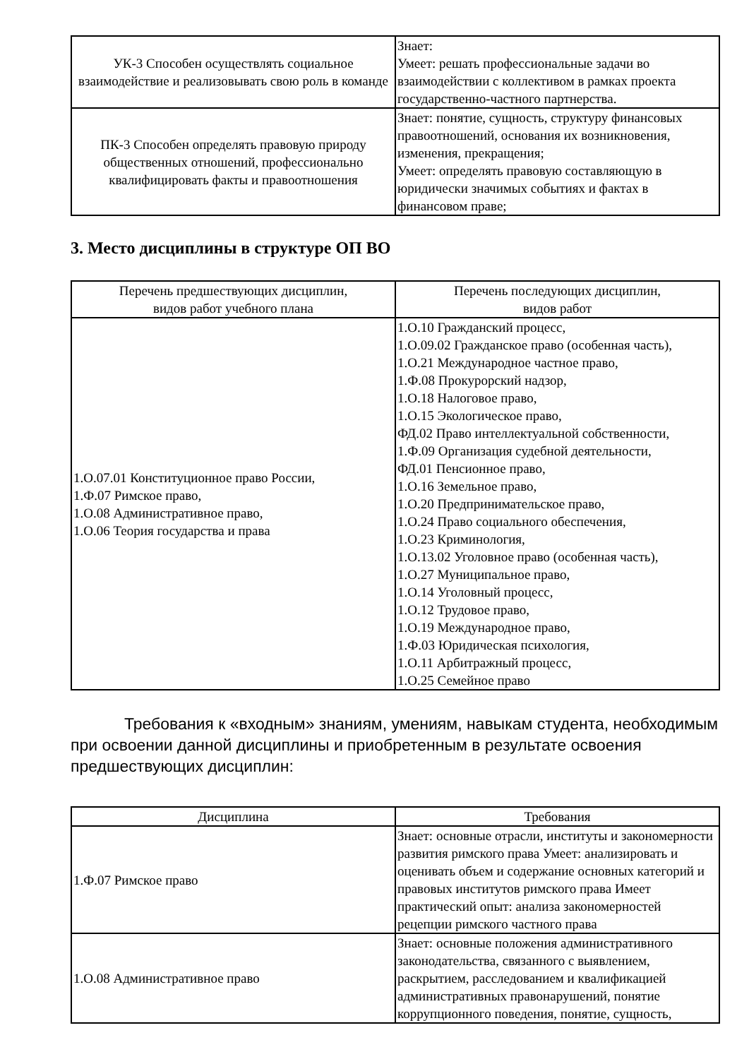| УК-3 Способен осуществлять социальное взаимодействие и реализовывать свою роль в команде | Знает: Умеет: решать профессиональные задачи во взаимодействии с коллективом в рамках проекта государственно-частного партнерства. |
| ПК-3 Способен определять правовую природу общественных отношений, профессионально квалифицировать факты и правоотношения | Знает: понятие, сущность, структуру финансовых правоотношений, основания их возникновения, изменения, прекращения; Умеет: определять правовую составляющую в юридически значимых событиях и фактах в финансовом праве; |
3. Место дисциплины в структуре ОП ВО
| Перечень предшествующих дисциплин, видов работ учебного плана | Перечень последующих дисциплин, видов работ |
| --- | --- |
| 1.О.07.01 Конституционное право России, 1.Ф.07 Римское право, 1.О.08 Административное право, 1.О.06 Теория государства и права | 1.О.10 Гражданский процесс, 1.О.09.02 Гражданское право (особенная часть), 1.О.21 Международное частное право, 1.Ф.08 Прокурорский надзор, 1.О.18 Налоговое право, 1.О.15 Экологическое право, ФД.02 Право интеллектуальной собственности, 1.Ф.09 Организация судебной деятельности, ФД.01 Пенсионное право, 1.О.16 Земельное право, 1.О.20 Предпринимательское право, 1.О.24 Право социального обеспечения, 1.О.23 Криминология, 1.О.13.02 Уголовное право (особенная часть), 1.О.27 Муниципальное право, 1.О.14 Уголовный процесс, 1.О.12 Трудовое право, 1.О.19 Международное право, 1.Ф.03 Юридическая психология, 1.О.11 Арбитражный процесс, 1.О.25 Семейное право |
Требования к «входным» знаниям, умениям, навыкам студента, необходимым при освоении данной дисциплины и приобретенным в результате освоения предшествующих дисциплин:
| Дисциплина | Требования |
| --- | --- |
| 1.Ф.07 Римское право | Знает: основные отрасли, институты и закономерности развития римского права Умеет: анализировать и оценивать объем и содержание основных категорий и правовых институтов римского права Имеет практический опыт: анализа закономерностей рецепции римского частного права |
| 1.О.08 Административное право | Знает: основные положения административного законодательства, связанного с выявлением, раскрытием, расследованием и квалификацией административных правонарушений, понятие коррупционного поведения, понятие, сущность, |